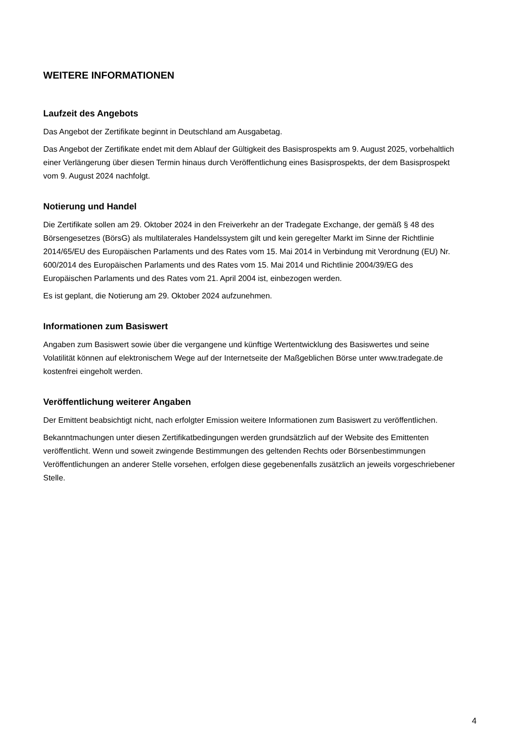WEITERE INFORMATIONEN
Laufzeit des Angebots
Das Angebot der Zertifikate beginnt in Deutschland am Ausgabetag.
Das Angebot der Zertifikate endet mit dem Ablauf der Gültigkeit des Basisprospekts am 9. August 2025, vorbehaltlich einer Verlängerung über diesen Termin hinaus durch Veröffentlichung eines Basisprospekts, der dem Basisprospekt vom 9. August 2024 nachfolgt.
Notierung und Handel
Die Zertifikate sollen am 29. Oktober 2024 in den Freiverkehr an der Tradegate Exchange, der gemäß § 48 des Börsengesetzes (BörsG) als multilaterales Handelssystem gilt und kein geregelter Markt im Sinne der Richtlinie 2014/65/EU des Europäischen Parlaments und des Rates vom 15. Mai 2014 in Verbindung mit Verordnung (EU) Nr. 600/2014 des Europäischen Parlaments und des Rates vom 15. Mai 2014 und Richtlinie 2004/39/EG des Europäischen Parlaments und des Rates vom 21. April 2004 ist, einbezogen werden.
Es ist geplant, die Notierung am 29. Oktober 2024 aufzunehmen.
Informationen zum Basiswert
Angaben zum Basiswert sowie über die vergangene und künftige Wertentwicklung des Basiswertes und seine Volatilität können auf elektronischem Wege auf der Internetseite der Maßgeblichen Börse unter www.tradegate.de kostenfrei eingeholt werden.
Veröffentlichung weiterer Angaben
Der Emittent beabsichtigt nicht, nach erfolgter Emission weitere Informationen zum Basiswert zu veröffentlichen.
Bekanntmachungen unter diesen Zertifikatbedingungen werden grundsätzlich auf der Website des Emittenten veröffentlicht. Wenn und soweit zwingende Bestimmungen des geltenden Rechts oder Börsenbestimmungen Veröffentlichungen an anderer Stelle vorsehen, erfolgen diese gegebenenfalls zusätzlich an jeweils vorgeschriebener Stelle.
4